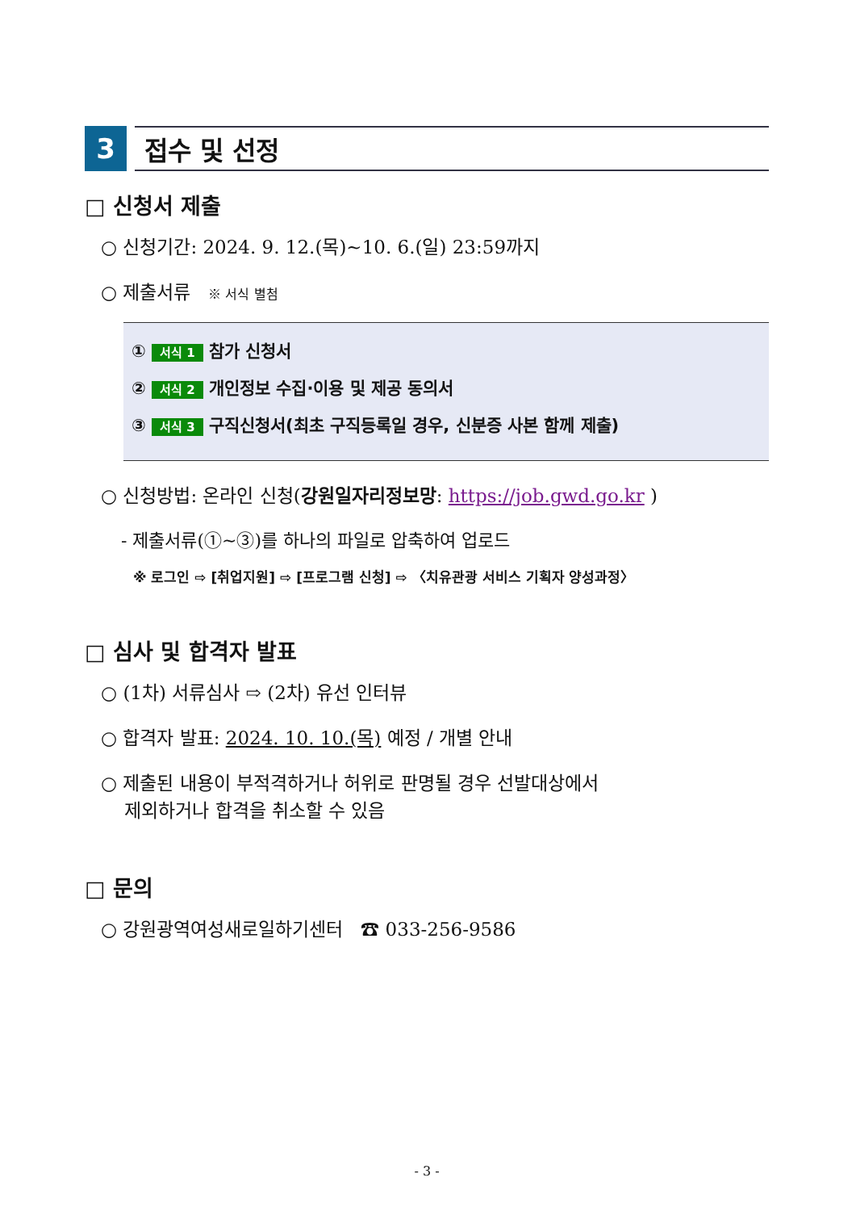3 접수 및 선정
□ 신청서 제출
○ 신청기간: 2024. 9. 12.(목)~10. 6.(일) 23:59까지
○ 제출서류 ※ 서식 별첨
① 서식 1 참가 신청서
② 서식 2 개인정보 수집·이용 및 제공 동의서
③ 서식 3 구직신청서(최초 구직등록일 경우, 신분증 사본 함께 제출)
○ 신청방법: 온라인 신청(강원일자리정보망: https://job.gwd.go.kr )
- 제출서류(①~③)를 하나의 파일로 압축하여 업로드
※ 로그인 ⇨ [취업지원] ⇨ [프로그램 신청] ⇨ 〈치유관광 서비스 기획자 양성과정〉
□ 심사 및 합격자 발표
○ (1차) 서류심사 ⇨ (2차) 유선 인터뷰
○ 합격자 발표: 2024. 10. 10.(목) 예정 / 개별 안내
○ 제출된 내용이 부적격하거나 허위로 판명될 경우 선발대상에서
제외하거나 합격을 취소할 수 있음
□ 문의
○ 강원광역여성새로일하기센터 ☎ 033-256-9586
- 3 -